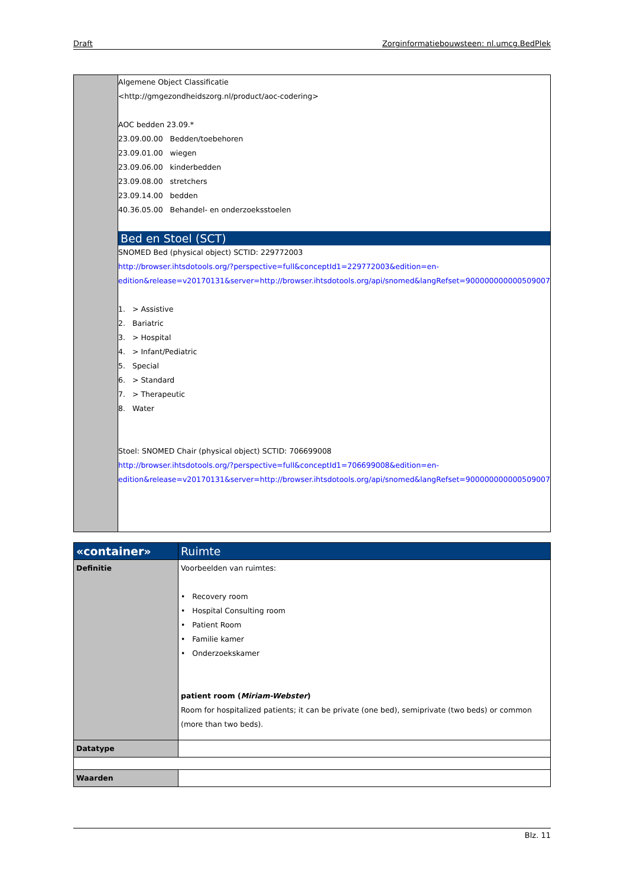Draft Zorginformatiebouwsteen: nl.umcg.BedPlek
| | Algemene Object Classificatie <http://gmgezondheidszorg.nl/product/aoc-codering> AOC bedden 23.09.* 23.09.00.00 Bedden/toebehoren 23.09.01.00 wiegen 23.09.06.00 kinderbedden 23.09.08.00 stretchers 23.09.14.00 bedden 40.36.05.00 Behandel- en onderzoeksstoelen Bed en Stoel (SCT) SNOMED Bed (physical object) SCTID: 229772003 http://browser.ihtsdotools.org/?perspective=full&conceptId1=229772003&edition=en-edition&release=v20170131&server=http://browser.ihtsdotools.org/api/snomed&langRefset=900000000000509007 1. > Assistive 2. Bariatric 3. > Hospital 4. > Infant/Pediatric 5. Special 6. > Standard 7. > Therapeutic 8. Water Stoel: SNOMED Chair (physical object) SCTID: 706699008 http://browser.ihtsdotools.org/?perspective=full&conceptId1=706699008&edition=en-edition&release=v20170131&server=http://browser.ihtsdotools.org/api/snomed&langRefset=900000000000509007 |
| «container» | Ruimte |
| Definitie | Voorbeelden van ruimtes: • Recovery room • Hospital Consulting room • Patient Room • Familie kamer • Onderzoekskamer patient room ( Miriam-Webster ) Room for hospitalized patients; it can be private (one bed), semiprivate (two beds) or common (more than two beds). |
| Datatype | |
| Waarden | |
Blz. 11